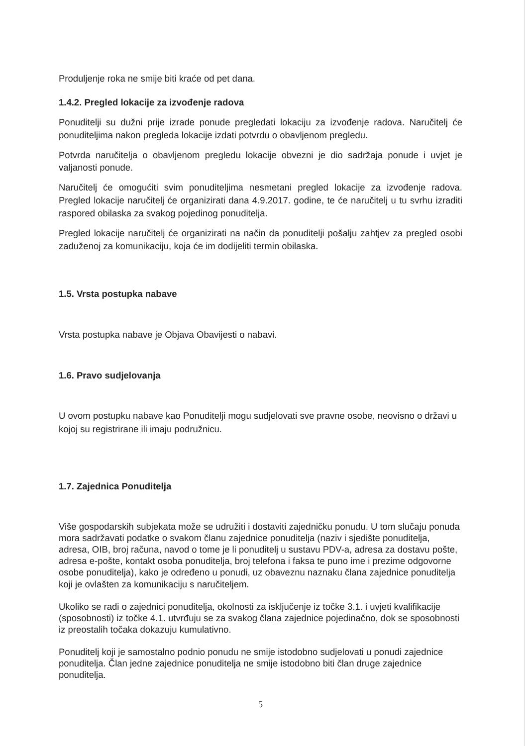Produljenje roka ne smije biti kraće od pet dana.
1.4.2. Pregled lokacije za izvođenje radova
Ponuditelji su dužni prije izrade ponude pregledati lokaciju za izvođenje radova. Naručitelj će ponuditeljima nakon pregleda lokacije izdati potvrdu o obavljenom pregledu.
Potvrda naručitelja o obavljenom pregledu lokacije obvezni je dio sadržaja ponude i uvjet je valjanosti ponude.
Naručitelj će omogućiti svim ponuditeljima nesmetani pregled lokacije za izvođenje radova. Pregled lokacije naručitelj će organizirati dana 4.9.2017. godine, te će naručitelj u tu svrhu izraditi raspored obilaska za svakog pojedinog ponuditelja.
Pregled lokacije naručitelj će organizirati na način da ponuditelji pošalju zahtjev za pregled osobi zaduženoj za komunikaciju, koja će im dodijeliti termin obilaska.
1.5. Vrsta postupka nabave
Vrsta postupka nabave je Objava Obavijesti o nabavi.
1.6. Pravo sudjelovanja
U ovom postupku nabave kao Ponuditelji mogu sudjelovati sve pravne osobe, neovisno o državi u kojoj su registrirane ili imaju podružnicu.
1.7. Zajednica Ponuditelja
Više gospodarskih subjekata može se udružiti i dostaviti zajedničku ponudu. U tom slučaju ponuda mora sadržavati podatke o svakom članu zajednice ponuditelja (naziv i sjedište ponuditelja, adresa, OIB, broj računa, navod o tome je li ponuditelj u sustavu PDV-a, adresa za dostavu pošte, adresa e-pošte, kontakt osoba ponuditelja, broj telefona i faksa te puno ime i prezime odgovorne osobe ponuditelja), kako je određeno u ponudi, uz obaveznu naznaku člana zajednice ponuditelja koji je ovlašten za komunikaciju s naručiteljem.
Ukoliko se radi o zajednici ponuditelja, okolnosti za isključenje iz točke 3.1. i uvjeti kvalifikacije (sposobnosti) iz točke 4.1. utvrđuju se za svakog člana zajednice pojedinačno, dok se sposobnosti iz preostalih točaka dokazuju kumulativno.
Ponuditelj koji je samostalno podnio ponudu ne smije istodobno sudjelovati u ponudi zajednice ponuditelja. Član jedne zajednice ponuditelja ne smije istodobno biti član druge zajednice ponuditelja.
5